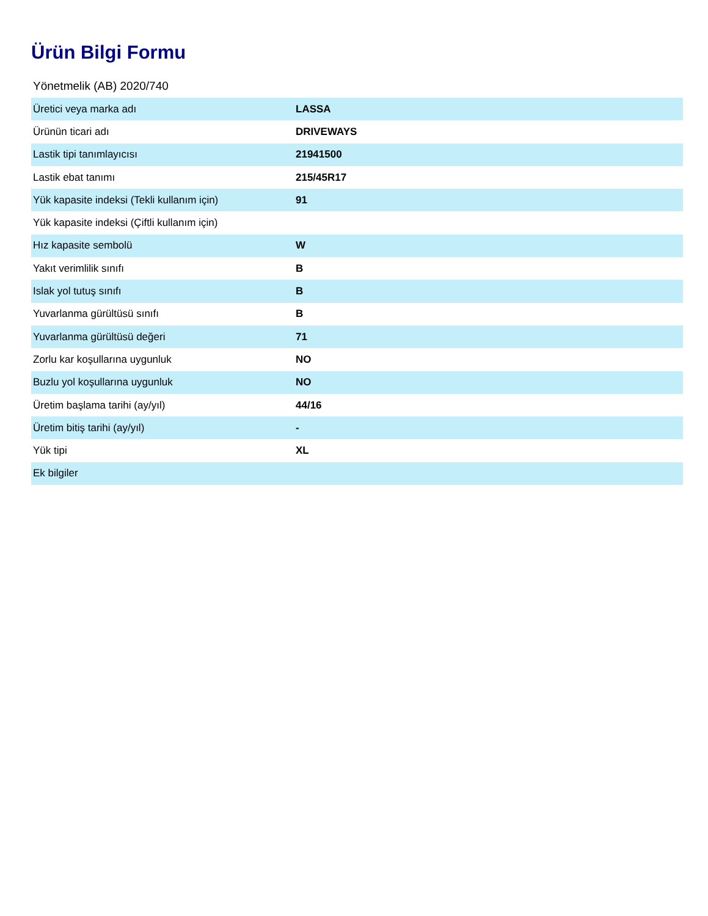Ürün Bilgi Formu
Yönetmelik (AB) 2020/740
| Üretici veya marka adı | LASSA |
| Ürünün ticari adı | DRIVEWAYS |
| Lastik tipi tanımlayıcısı | 21941500 |
| Lastik ebat tanımı | 215/45R17 |
| Yük kapasite indeksi (Tekli kullanım için) | 91 |
| Yük kapasite indeksi (Çiftli kullanım için) | |
| Hız kapasite sembolü | W |
| Yakıt verimlilik sınıfı | B |
| Islak yol tutuş sınıfı | B |
| Yuvarlanma gürültüsü sınıfı | B |
| Yuvarlanma gürültüsü değeri | 71 |
| Zorlu kar koşullarına uygunluk | NO |
| Buzlu yol koşullarına uygunluk | NO |
| Üretim başlama tarihi (ay/yıl) | 44/16 |
| Üretim bitiş tarihi (ay/yıl) | - |
| Yük tipi | XL |
| Ek bilgiler | |